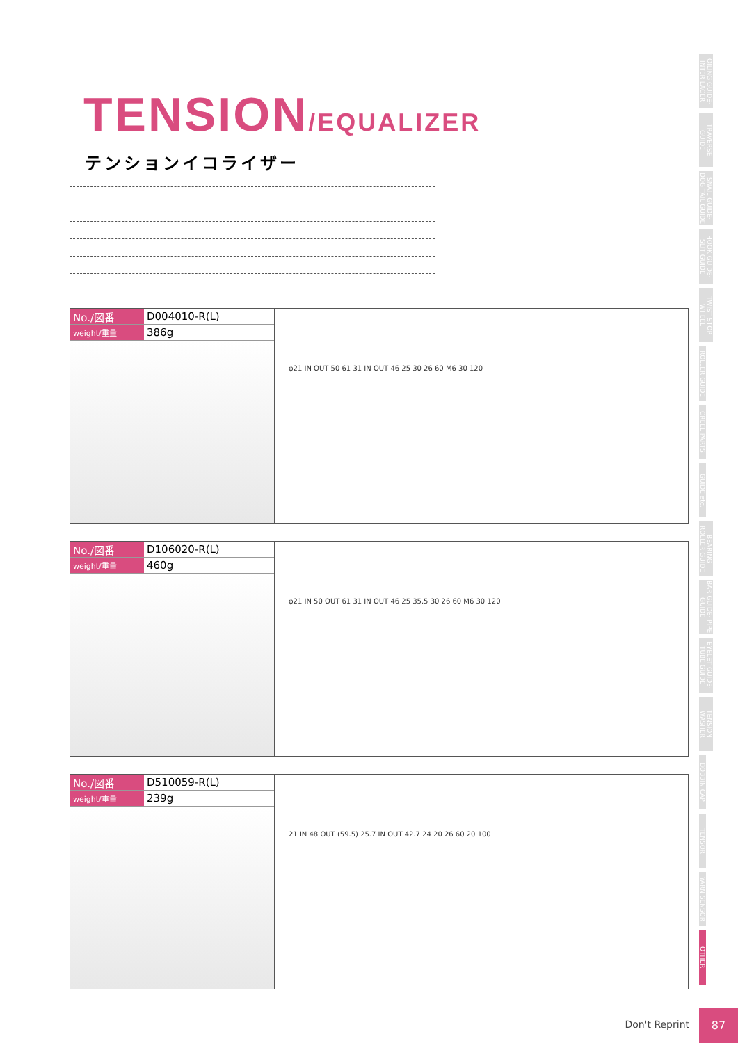TENSION/EQUALIZER
テンションイコライザー
| No./図番 | D004010-R(L) |
| weight/重量 | 386g |
φ21 IN OUT 50 61 31 IN OUT 46 25 30 26 60 M6 30 120
| No./図番 | D106020-R(L) |
| weight/重量 | 460g |
φ21 IN 50 OUT 61 31 IN OUT 46 25 35.5 30 26 60 M6 30 120
| No./図番 | D510059-R(L) |
| weight/重量 | 239g |
21 IN 48 OUT (59.5) 25.7 IN OUT 42.7 24 20 26 60 20 100
OILING GUIDE· INTER LACER
TRAVERSE GUIDE
SNAIL GUIDE· DOG TAIL GUIDE
HOOK GUIDE· SLIT GUIDE
TWIST STOP WHEEL
ROLLER GUIDE
CREEL PARTS
GUIDE etc.
BEARING ROLLER GUIDE
BAR GUIDE· PIPE GUIDE
EYELET GUIDE· TUBE GUIDE
TENSION WASHER
BOBBIN CAP
TENSOR
YARN SENSOR
OTHER
Don't Reprint
87